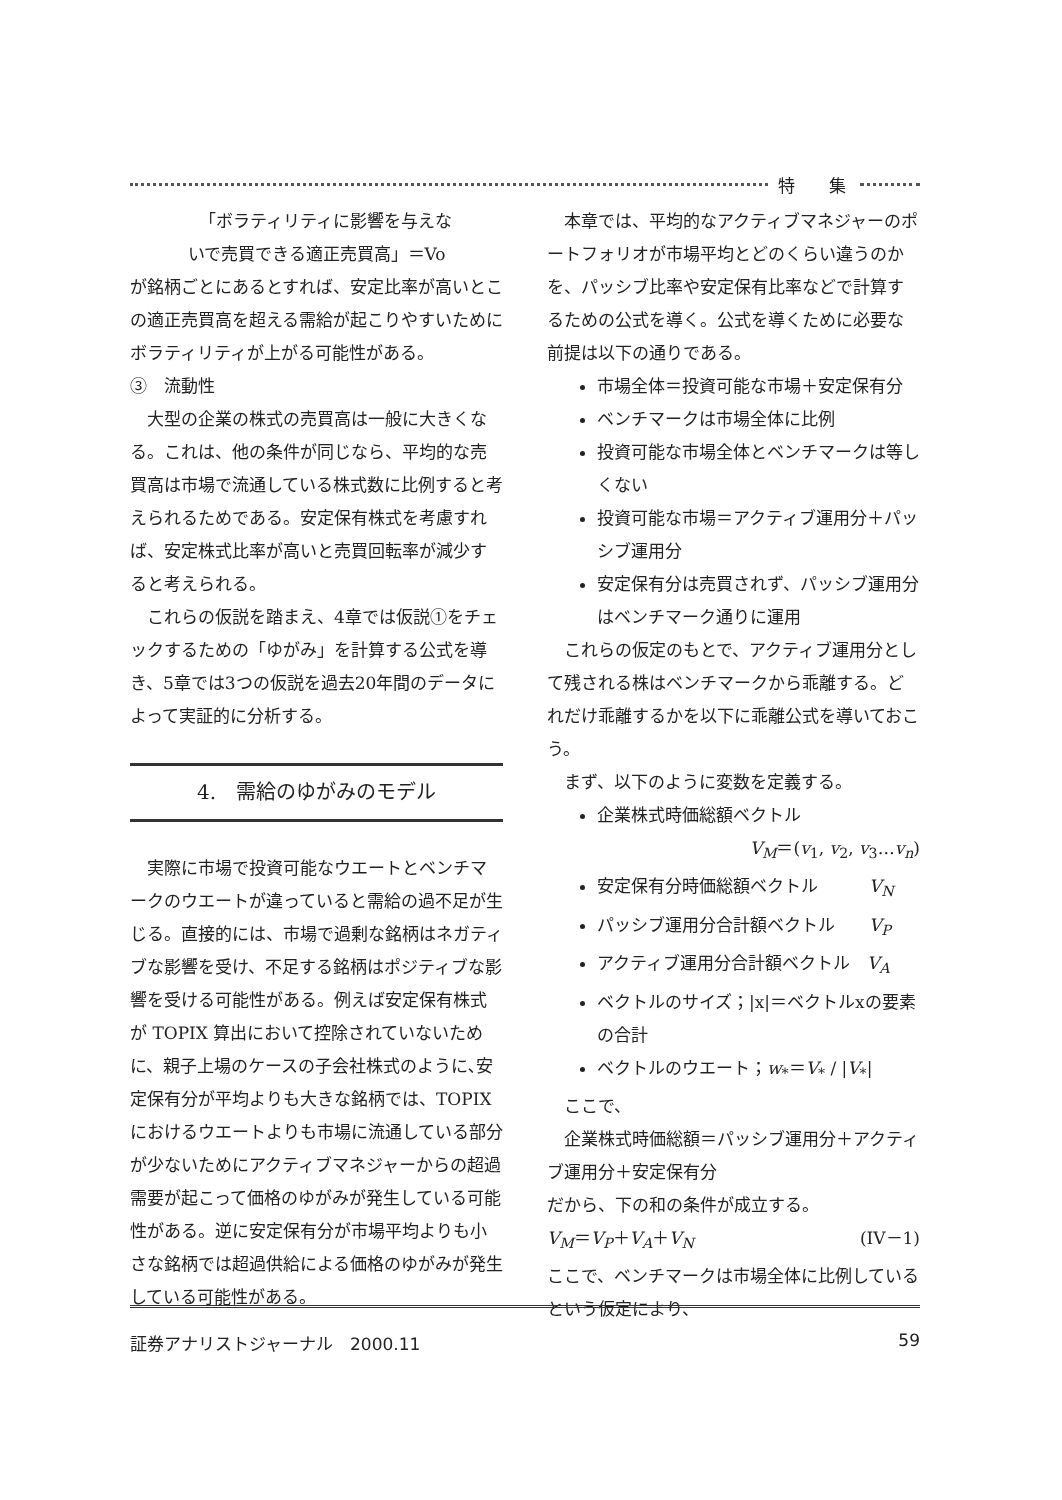特　　集
「ボラティリティに影響を与えな
いで売買できる適正売買高」＝Vo
が銘柄ごとにあるとすれば、安定比率が高いとこの適正売買高を超える需給が起こりやすいためにボラティリティが上がる可能性がある。
③　流動性
大型の企業の株式の売買高は一般に大きくなる。これは、他の条件が同じなら、平均的な売買高は市場で流通している株式数に比例すると考えられるためである。安定保有株式を考慮すれば、安定株式比率が高いと売買回転率が減少すると考えられる。
これらの仮説を踏まえ、4章では仮説①をチェックするための「ゆがみ」を計算する公式を導き、5章では3つの仮説を過去20年間のデータによって実証的に分析する。
4.　需給のゆがみのモデル
実際に市場で投資可能なウエートとベンチマークのウエートが違っていると需給の過不足が生じる。直接的には、市場で過剰な銘柄はネガティブな影響を受け、不足する銘柄はポジティブな影響を受ける可能性がある。例えば安定保有株式が TOPIX 算出において控除されていないために、親子上場のケースの子会社株式のように､安定保有分が平均よりも大きな銘柄では、TOPIX におけるウエートよりも市場に流通している部分が少ないためにアクティブマネジャーからの超過需要が起こって価格のゆがみが発生している可能性がある。逆に安定保有分が市場平均よりも小さな銘柄では超過供給による価格のゆがみが発生している可能性がある。
本章では、平均的なアクティブマネジャーのポートフォリオが市場平均とどのくらい違うのかを、パッシブ比率や安定保有比率などで計算するための公式を導く。公式を導くために必要な前提は以下の通りである。
市場全体＝投資可能な市場＋安定保有分
ベンチマークは市場全体に比例
投資可能な市場全体とベンチマークは等しくない
投資可能な市場＝アクティブ運用分＋パッシブ運用分
安定保有分は売買されず、パッシブ運用分はベンチマーク通りに運用
これらの仮定のもとで、アクティブ運用分として残される株はベンチマークから乖離する。どれだけ乖離するかを以下に乖離公式を導いておこう。
まず、以下のように変数を定義する。
企業株式時価総額ベクトル
V<sub>M</sub>＝(v<sub>1</sub>, v<sub>2</sub>, v<sub>3</sub>…v<sub>n</sub>)
安定保有分時価総額ベクトル　　　V<sub>N</sub>
パッシブ運用分合計額ベクトル　　V<sub>P</sub>
アクティブ運用分合計額ベクトル　V<sub>A</sub>
ベクトルのサイズ；|x|＝ベクトルxの要素の合計
ベクトルのウエート；w<sub>*</sub>＝V<sub>*</sub> / |V<sub>*</sub>|
ここで、
企業株式時価総額＝パッシブ運用分＋アクティブ運用分＋安定保有分
だから、下の和の条件が成立する。
V<sub>M</sub>＝V<sub>P</sub>＋V<sub>A</sub>＋V<sub>N</sub> (IV－1)
ここで、ベンチマークは市場全体に比例しているという仮定により、
証券アナリストジャーナル　2000.11 59